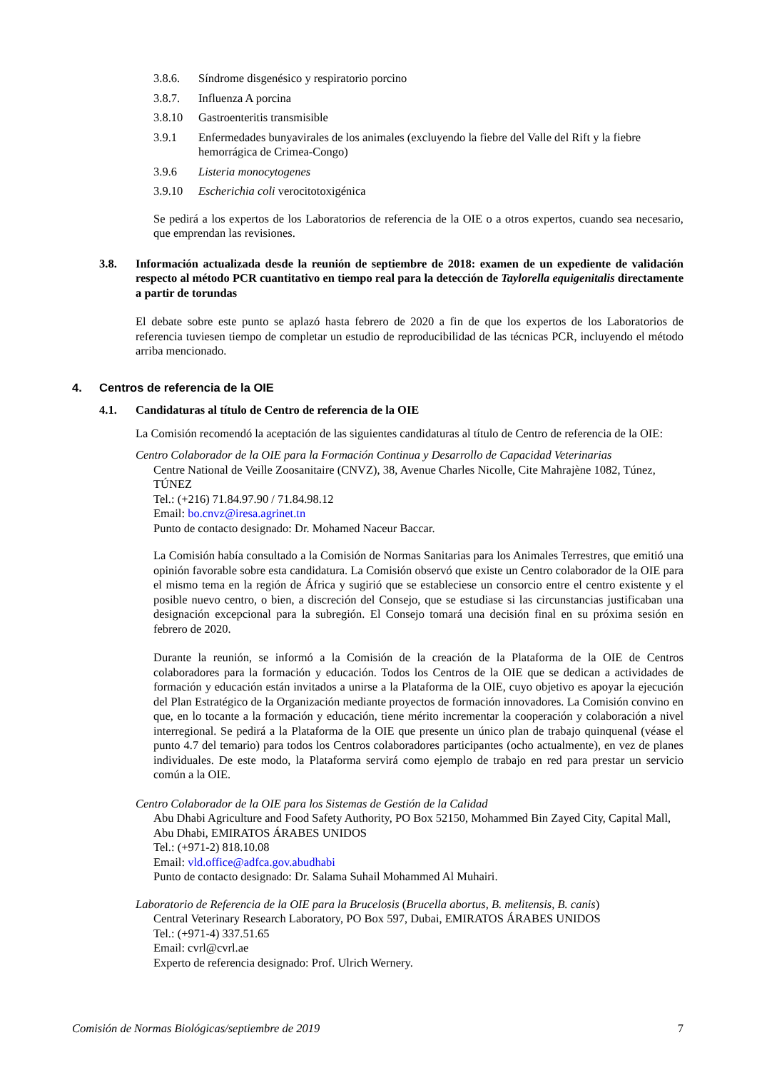3.8.6. Síndrome disgenésico y respiratorio porcino
3.8.7. Influenza A porcina
3.8.10 Gastroenteritis transmisible
3.9.1 Enfermedades bunyavirales de los animales (excluyendo la fiebre del Valle del Rift y la fiebre hemorrágica de Crimea-Congo)
3.9.6 Listeria monocytogenes
3.9.10 Escherichia coli verocitotoxigénica
Se pedirá a los expertos de los Laboratorios de referencia de la OIE o a otros expertos, cuando sea necesario, que emprendan las revisiones.
3.8. Información actualizada desde la reunión de septiembre de 2018: examen de un expediente de validación respecto al método PCR cuantitativo en tiempo real para la detección de Taylorella equigenitalis directamente a partir de torundas
El debate sobre este punto se aplazó hasta febrero de 2020 a fin de que los expertos de los Laboratorios de referencia tuviesen tiempo de completar un estudio de reproducibilidad de las técnicas PCR, incluyendo el método arriba mencionado.
4. Centros de referencia de la OIE
4.1. Candidaturas al título de Centro de referencia de la OIE
La Comisión recomendó la aceptación de las siguientes candidaturas al título de Centro de referencia de la OIE:
Centro Colaborador de la OIE para la Formación Continua y Desarrollo de Capacidad Veterinarias
Centre National de Veille Zoosanitaire (CNVZ), 38, Avenue Charles Nicolle, Cite Mahrajène 1082, Túnez, TÚNEZ
Tel.: (+216) 71.84.97.90 / 71.84.98.12
Email: bo.cnvz@iresa.agrinet.tn
Punto de contacto designado: Dr. Mohamed Naceur Baccar.
La Comisión había consultado a la Comisión de Normas Sanitarias para los Animales Terrestres, que emitió una opinión favorable sobre esta candidatura. La Comisión observó que existe un Centro colaborador de la OIE para el mismo tema en la región de África y sugirió que se estableciese un consorcio entre el centro existente y el posible nuevo centro, o bien, a discreción del Consejo, que se estudiase si las circunstancias justificaban una designación excepcional para la subregión. El Consejo tomará una decisión final en su próxima sesión en febrero de 2020.
Durante la reunión, se informó a la Comisión de la creación de la Plataforma de la OIE de Centros colaboradores para la formación y educación. Todos los Centros de la OIE que se dedican a actividades de formación y educación están invitados a unirse a la Plataforma de la OIE, cuyo objetivo es apoyar la ejecución del Plan Estratégico de la Organización mediante proyectos de formación innovadores. La Comisión convino en que, en lo tocante a la formación y educación, tiene mérito incrementar la cooperación y colaboración a nivel interregional. Se pedirá a la Plataforma de la OIE que presente un único plan de trabajo quinquenal (véase el punto 4.7 del temario) para todos los Centros colaboradores participantes (ocho actualmente), en vez de planes individuales. De este modo, la Plataforma servirá como ejemplo de trabajo en red para prestar un servicio común a la OIE.
Centro Colaborador de la OIE para los Sistemas de Gestión de la Calidad
Abu Dhabi Agriculture and Food Safety Authority, PO Box 52150, Mohammed Bin Zayed City, Capital Mall, Abu Dhabi, EMIRATOS ÁRABES UNIDOS
Tel.: (+971-2) 818.10.08
Email: vld.office@adfca.gov.abudhabi
Punto de contacto designado: Dr. Salama Suhail Mohammed Al Muhairi.
Laboratorio de Referencia de la OIE para la Brucelosis (Brucella abortus, B. melitensis, B. canis)
Central Veterinary Research Laboratory, PO Box 597, Dubai, EMIRATOS ÁRABES UNIDOS
Tel.: (+971-4) 337.51.65
Email: cvrl@cvrl.ae
Experto de referencia designado: Prof. Ulrich Wernery.
Comisión de Normas Biológicas/septiembre de 2019 7